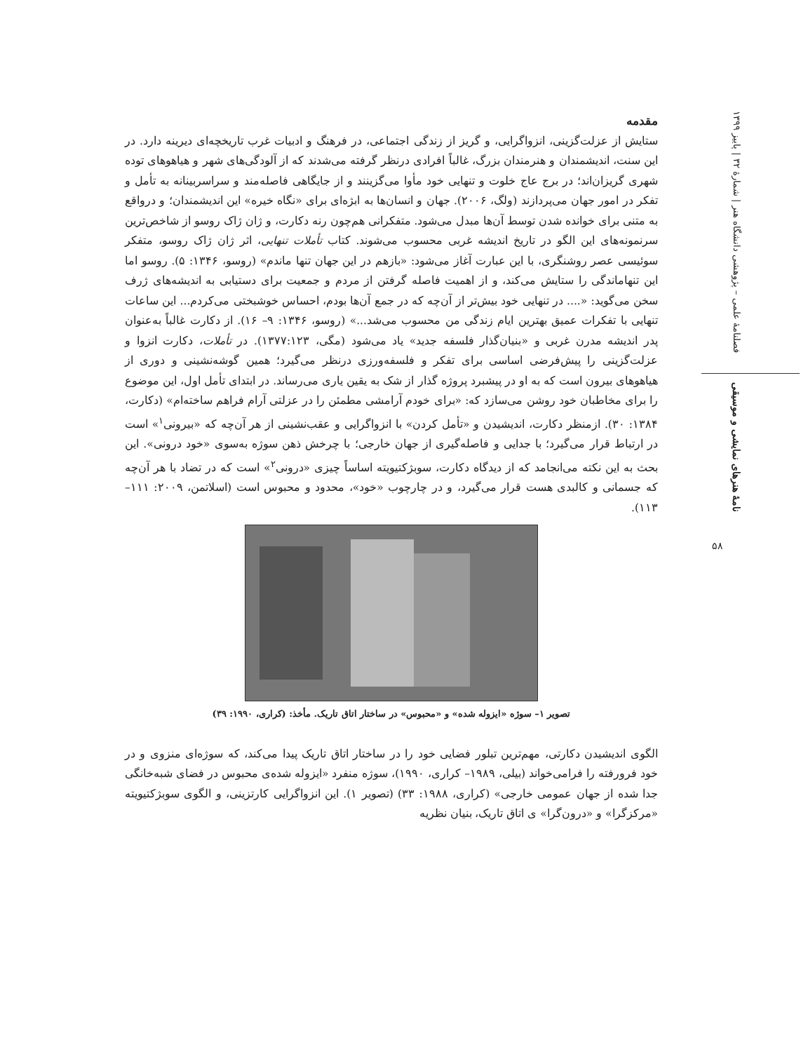فصلنامهٔ علمی – پژوهشی دانشگاه هنر | شمارهٔ ۳۲ | پاییز ۱۳۹۹
نامهٔ هنرهای نمایشی و موسیقی
۵۸
مقدمه
ستایش از عزلت‌گزینی، انزواگرایی، و گریز از زندگی اجتماعی، در فرهنگ و ادبیات غرب تاریخچه‌ای دیرینه دارد. در این سنت، اندیشمندان و هنرمندان بزرگ، غالباً افرادی درنظر گرفته می‌شدند که از آلودگی‌های شهر و هیاهوهای توده شهری گریزان‌اند؛ در برج عاج خلوت و تنهایی خود مأوا می‌گزینند و از جایگاهی فاصله‌مند و سراسربینانه به تأمل و تفکر در امور جهان می‌پردازند (ولگ، ۲۰۰۶). جهان و انسان‌ها به ابژه‌ای برای «نگاه خیره» این اندیشمندان؛ و درواقع به متنی برای خوانده شدن توسط آن‌ها مبدل می‌شود. متفکرانی هم‌چون رنه دکارت، و ژان ژاک روسو از شاخص‌ترین سرنمونه‌های این الگو در تاریخ اندیشه غربی محسوب می‌شوند. کتاب تأملات تنهایی، اثر ژان ژاک روسو، متفکر سوئیسی عصر روشنگری، با این عبارت آغاز می‌شود: «بازهم در این جهان تنها ماندم» (روسو، ۱۳۴۶: ۵). روسو اما این تنهاماندگی را ستایش می‌کند، و از اهمیت فاصله گرفتن از مردم و جمعیت برای دستیابی به اندیشه‌های ژرف سخن می‌گوید: «.... در تنهایی خود بیش‌تر از آن‌چه که در جمع آن‌ها بودم، احساس خوشبختی می‌کردم... این ساعات تنهایی با تفکرات عمیق بهترین ایام زندگی من محسوب می‌شد...» (روسو، ۱۳۴۶: ۹– ۱۶). از دکارت غالباً به‌عنوان پدر اندیشه مدرن غربی و «بنیان‌گذار فلسفه جدید» یاد می‌شود (مگی، ۱۳۷۷:۱۲۳). در تأملات، دکارت انزوا و عزلت‌گزینی را پیش‌فرضی اساسی برای تفکر و فلسفه‌ورزی درنظر می‌گیرد؛ همین گوشه‌نشینی و دوری از هیاهوهای بیرون است که به او در پیشبرد پروژه گذار از شک به یقین یاری می‌رساند. در ابتدای تأمل اول، این موضوع را برای مخاطبان خود روشن می‌سازد که: «برای خودم آرامشی مطمئن را در عزلتی آرام فراهم ساخته‌ام» (دکارت، ۱۳۸۴: ۳۰). ازمنظر دکارت، اندیشیدن و «تأمل کردن» با انزواگرایی و عقب‌نشینی از هر آن‌چه که «بیرونی<sup>۱</sup>» است در ارتباط قرار می‌گیرد؛ با جدایی و فاصله‌گیری از جهان خارجی؛ با چرخش ذهن سوژه به‌سوی «خود درونی». این بحث به این نکته می‌انجامد که از دیدگاه دکارت، سوبژکتیویته اساساً چیزی «درونی<sup>۲</sup>» است که در تضاد با هر آن‌چه که جسمانی و کالبدی هست قرار می‌گیرد، و در چارچوب «خود»، محدود و محبوس است (اسلاتمن، ۲۰۰۹: ۱۱۱–۱۱۳).
تصویر ۱– سوژه «ایزوله شده» و «محبوس» در ساختار اتاق تاریک. مأخذ: (کراری، ۱۹۹۰: ۳۹)
الگوی اندیشیدن دکارتی، مهم‌ترین تبلور فضایی خود را در ساختار اتاق تاریک پیدا می‌کند، که سوژه‌ای منزوی و در خود فرورفته را فرامی‌خواند (بیلی، ۱۹۸۹– کراری، ۱۹۹۰)، سوژه منفرد «ایزوله شده‌ی محبوس در فضای شبه‌خانگی جدا شده از جهان عمومی خارجی» (کراری، ۱۹۸۸: ۳۳) (تصویر ۱). این انزواگرایی کارتزینی، و الگوی سوبژکتیویته «مرکزگرا» و «درون‌گرا» ی اتاق تاریک، بنیان نظریه